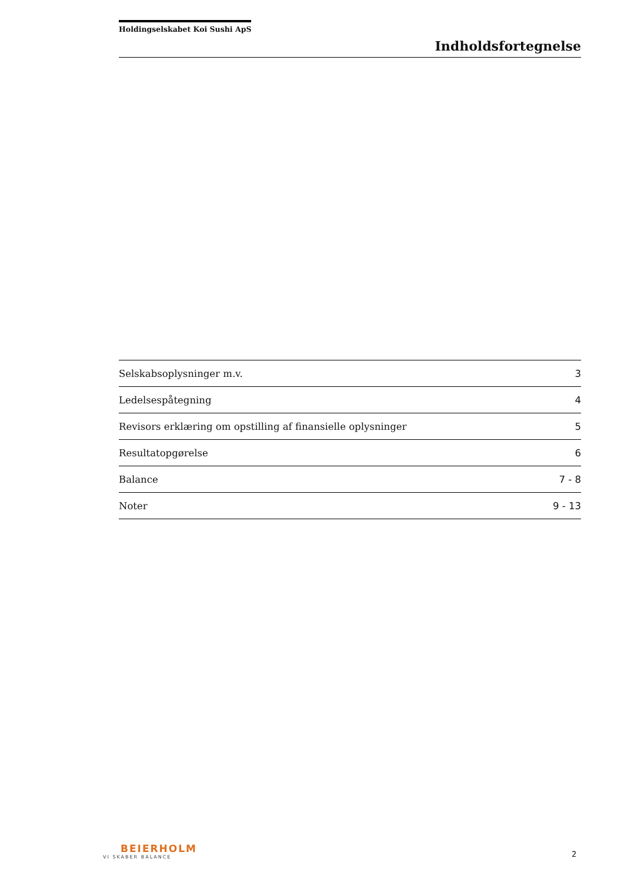Holdingselskabet Koi Sushi ApS
Indholdsfortegnelse
| Selskabsoplysninger m.v. | 3 |
| Ledelsespåtegning | 4 |
| Revisors erklæring om opstilling af finansielle oplysninger | 5 |
| Resultatopgørelse | 6 |
| Balance | 7 - 8 |
| Noter | 9 - 13 |
BEIERHOLM
VI SKABER BALANCE
2